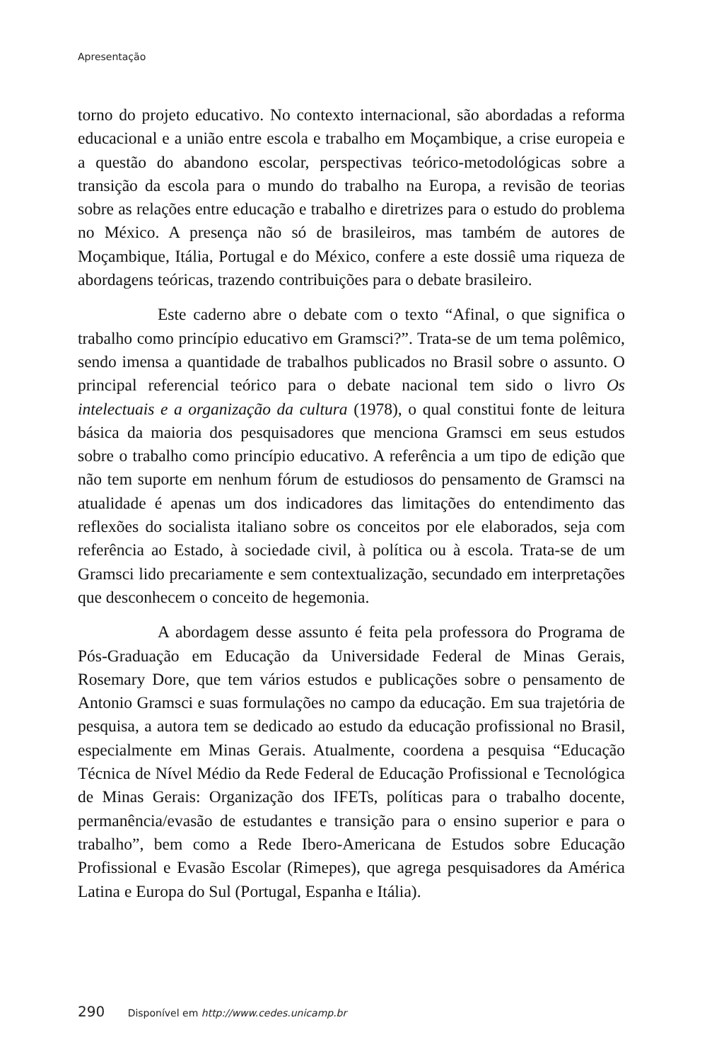Apresentação
torno do projeto educativo. No contexto internacional, são abordadas a reforma educacional e a união entre escola e trabalho em Moçambique, a crise europeia e a questão do abandono escolar, perspectivas teórico-metodológicas sobre a transição da escola para o mundo do trabalho na Europa, a revisão de teorias sobre as relações entre educação e trabalho e diretrizes para o estudo do problema no México. A presença não só de brasileiros, mas também de autores de Moçambique, Itália, Portugal e do México, confere a este dossiê uma riqueza de abordagens teóricas, trazendo contribuições para o debate brasileiro.
Este caderno abre o debate com o texto “Afinal, o que significa o trabalho como princípio educativo em Gramsci?”. Trata-se de um tema polêmico, sendo imensa a quantidade de trabalhos publicados no Brasil sobre o assunto. O principal referencial teórico para o debate nacional tem sido o livro Os intelectuais e a organização da cultura (1978), o qual constitui fonte de leitura básica da maioria dos pesquisadores que menciona Gramsci em seus estudos sobre o trabalho como princípio educativo. A referência a um tipo de edição que não tem suporte em nenhum fórum de estudiosos do pensamento de Gramsci na atualidade é apenas um dos indicadores das limitações do entendimento das reflexões do socialista italiano sobre os conceitos por ele elaborados, seja com referência ao Estado, à sociedade civil, à política ou à escola. Trata-se de um Gramsci lido precariamente e sem contextualização, secundado em interpretações que desconhecem o conceito de hegemonia.
A abordagem desse assunto é feita pela professora do Programa de Pós-Graduação em Educação da Universidade Federal de Minas Gerais, Rosemary Dore, que tem vários estudos e publicações sobre o pensamento de Antonio Gramsci e suas formulações no campo da educação. Em sua trajetória de pesquisa, a autora tem se dedicado ao estudo da educação profissional no Brasil, especialmente em Minas Gerais. Atualmente, coordena a pesquisa “Educação Técnica de Nível Médio da Rede Federal de Educação Profissional e Tecnológica de Minas Gerais: Organização dos IFETs, políticas para o trabalho docente, permanência/evasão de estudantes e transição para o ensino superior e para o trabalho”, bem como a Rede Ibero-Americana de Estudos sobre Educação Profissional e Evasão Escolar (Rimepes), que agrega pesquisadores da América Latina e Europa do Sul (Portugal, Espanha e Itália).
290 Disponível em http://www.cedes.unicamp.br